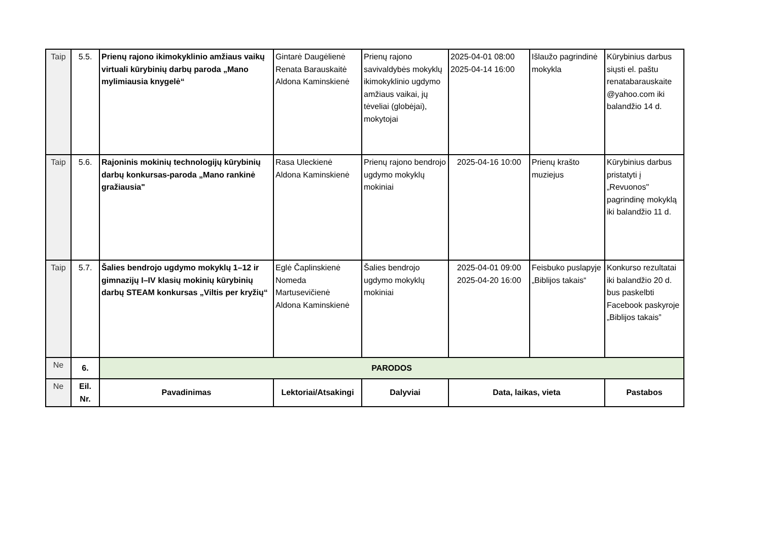| Taip | 5.5. | Prienų rajono ikimokyklinio amžiaus vaikų virtuali kūrybinių darbų paroda „Mano mylimiausia knygelė“ | Gintarė Daugėlienė Renata Barauskaitė Aldona Kaminskienė | Prienų rajono savivaldybės mokyklų ikimokyklinio ugdymo amžiaus vaikai, jų tėveliai (globėjai), mokytojai | 2025-04-01 08:00 2025-04-14 16:00 | Išlaužo pagrindinė mokykla | Kūrybinius darbus siųsti el. paštu renatabarauskaite @yahoo.com iki balandžio 14 d. |
| Taip | 5.6. | Rajoninis mokinių technologijų kūrybinių darbų konkursas-paroda „Mano rankinė gražiausia" | Rasa Uleckienė Aldona Kaminskienė | Prienų rajono bendrojo ugdymo mokyklų mokiniai | 2025-04-16 10:00 | Prienų krašto muziejus | Kūrybinius darbus pristatyti į „Revuonos" pagrindinę mokyklą iki balandžio 11 d. |
| Taip | 5.7. | Šalies bendrojo ugdymo mokyklų 1–12 ir gimnazijų I–IV klasių mokinių kūrybinių darbų STEAM konkursas „Viltis per kryžių“ | Eglė Čaplinskienė Nomeda Martusevičienė Aldona Kaminskienė | Šalies bendrojo ugdymo mokyklų mokiniai | 2025-04-01 09:00 2025-04-20 16:00 | Feisbuko puslapyje „Biblijos takais“ | Konkurso rezultatai iki balandžio 20 d. bus paskelbti Facebook paskyroje „Biblijos takais” |
| Ne | 6. | PARODOS | | | | | |
| Ne | Eil. Nr. | Pavadinimas | Lektoriai/Atsakingi | Dalyviai | Data, laikas, vieta | | Pastabos |